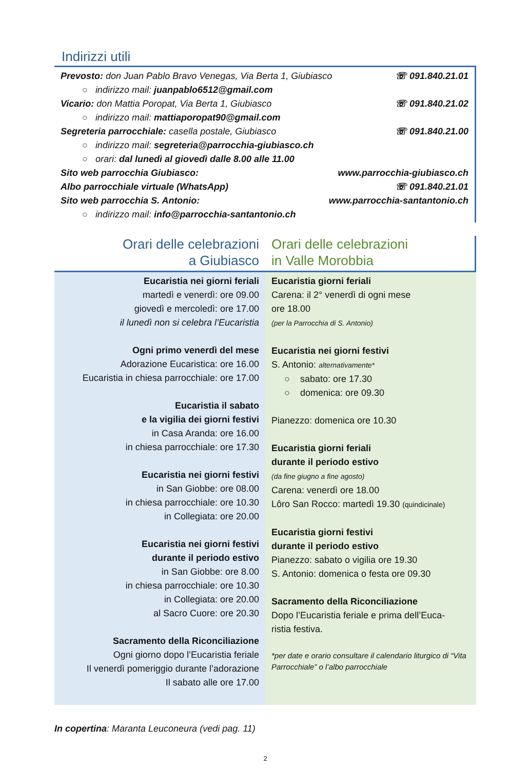Indirizzi utili
Prevosto: don Juan Pablo Bravo Venegas, Via Berta 1, Giubiasco ☏ 091.840.21.01
○ indirizzo mail: juanpablo6512@gmail.com
Vicario: don Mattia Poropat, Via Berta 1, Giubiasco ☏ 091.840.21.02
○ indirizzo mail: mattiaporopat90@gmail.com
Segreteria parrocchiale: casella postale, Giubiasco ☏ 091.840.21.00
○ indirizzo mail: segreteria@parrocchia-giubiasco.ch
○ orari: dal lunedì al giovedì dalle 8.00 alle 11.00
Sito web parrocchia Giubiasco: www.parrocchia-giubiasco.ch
Albo parrocchiale virtuale (WhatsApp) ☏ 091.840.21.01
Sito web parrocchia S. Antonio: www.parrocchia-santantonio.ch
○ indirizzo mail: info@parrocchia-santantonio.ch
Orari delle celebrazioni
a Giubiasco
Orari delle celebrazioni
in Valle Morobbia
Eucaristia nei giorni feriali
martedì e venerdì: ore 09.00
giovedì e mercoledì: ore 17.00
il lunedì non si celebra l’Eucaristia
Ogni primo venerdì del mese
Adorazione Eucaristica: ore 16.00
Eucaristia in chiesa parrocchiale: ore 17.00
Eucaristia il sabato
e la vigilia dei giorni festivi
in Casa Aranda: ore 16.00
in chiesa parrocchiale: ore 17.30
Eucaristia nei giorni festivi
in San Giobbe: ore 08.00
in chiesa parrocchiale: ore 10.30
in Collegiata: ore 20.00
Eucaristia nei giorni festivi
durante il periodo estivo
in San Giobbe: ore 8.00
in chiesa parrocchiale: ore 10.30
in Collegiata: ore 20.00
al Sacro Cuore: ore 20.30
Sacramento della Riconciliazione
Ogni giorno dopo l’Eucaristia feriale
Il venerdì pomeriggio durante l’adorazione
Il sabato alle ore 17.00
Eucaristia giorni feriali
Carena: il 2° venerdì di ogni mese
ore 18.00
(per la Parrocchia di S. Antonio)
Eucaristia nei giorni festivi
S. Antonio: alternativamente*
○ sabato: ore 17.30
○ domenica: ore 09.30
Pianezzo: domenica ore 10.30
Eucaristia giorni feriali
durante il periodo estivo
(da fine giugno a fine agosto)
Carena: venerdì ore 18.00
Lôro San Rocco: martedì 19.30 (quindicinale)
Eucaristia giorni festivi
durante il periodo estivo
Pianezzo: sabato o vigilia ore 19.30
S. Antonio: domenica o festa ore 09.30
Sacramento della Riconciliazione
Dopo l’Eucaristia feriale e prima dell’Euca-
ristia festiva.
*per date e orario consultare il calendario liturgico di “Vita Parrocchiale” o l’albo parrocchiale
In copertina: Maranta Leuconeura (vedi pag. 11)
2